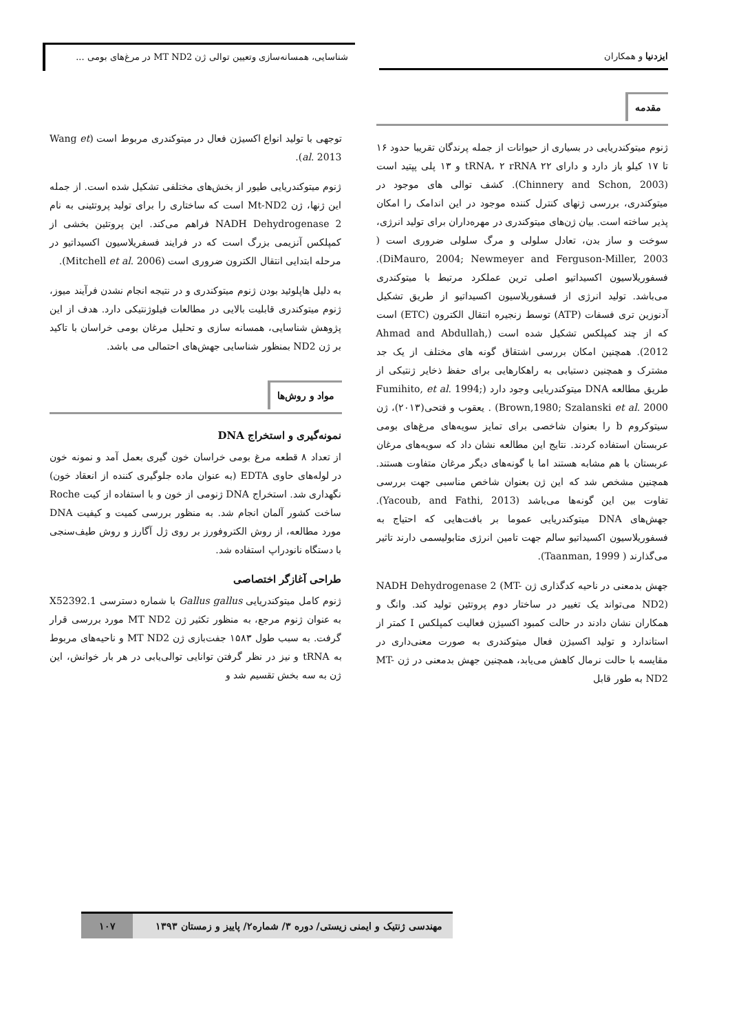ایزدنیا و همکاران
شناسایی، همسانه‌سازی وتعیین توالی ژن MT ND2 در مرغ‌های بومی ...
مقدمه
ژنوم میتوکندریایی در بسیاری از حیوانات از جمله پرندگان تقریبا حدود ۱۶ تا ۱۷ کیلو باز دارد و دارای ۲۲ tRNA، ۲ rRNA و ۱۳ پلی پپتید است (Chinnery and Schon, 2003). کشف توالی های موجود در میتوکندری، بررسی ژنهای کنترل کننده موجود در این اندامک را امکان پذیر ساخته است. بیان ژن‌های میتوکندری در مهره‌داران برای تولید انرژی، سوخت و ساز بدن، تعادل سلولی و مرگ سلولی ضروری است ( DiMauro, 2004; Newmeyer and Ferguson-Miller, 2003). فسفوریلاسیون اکسیداتیو اصلی ترین عملکرد مرتبط با میتوکندری می‌باشد. تولید انرژی از فسفوریلاسیون اکسیداتیو از طریق تشکیل آدنوزین تری فسفات (ATP) توسط زنجیره انتقال الکترون (ETC) است که از چند کمپلکس تشکیل شده است (Ahmad and Abdullah, 2012). همچنین امکان بررسی اشتقاق گونه های مختلف از یک جد مشترک و همچنین دستیابی به راهکارهایی برای حفظ ذخایر ژنتیکی از طریق مطالعه DNA میتوکندریایی وجود دارد (Fumihito, et al. 1994; Brown,1980; Szalanski et al. 2000) . یعقوب و فتحی(۲۰۱۳)، ژن سیتوکروم b را بعنوان شاخصی برای تمایز سویه‌های مرغ‌های بومی عربستان استفاده کردند. نتایج این مطالعه نشان داد که سویه‌های مرغان عربستان با هم مشابه هستند اما با گونه‌های دیگر مرغان متفاوت هستند. همچنین مشخص شد که این ژن بعنوان شاخص مناسبی جهت بررسی تفاوت بین این گونه‌ها می‌باشد (Yacoub, and Fathi, 2013). جهش‌های DNA میتوکندریایی عموما بر بافت‌هایی که احتیاج به فسفوریلاسیون اکسیداتیو سالم جهت تامین انرژی متابولیسمی دارند تاثیر می‌گذارند ( Taanman, 1999).
جهش بدمعنی در ناحیه کدگذاری ژن NADH Dehydrogenase 2 (MT-ND2) می‌تواند یک تغییر در ساختار دوم پروتئین تولید کند. وانگ و همکاران نشان دادند در حالت کمبود اکسیژن فعالیت کمپلکس I کمتر از استاندارد و تولید اکسیژن فعال میتوکندری به صورت معنی‌داری در مقایسه با حالت نرمال کاهش می‌یابد، همچنین جهش بدمعنی در ژن MT-ND2 به طور قابل
توجهی با تولید انواع اکسیژن فعال در میتوکندری مربوط است (Wang et al. 2013).
ژنوم میتوکندریایی طیور از بخش‌های مختلفی تشکیل شده است. از جمله این ژنها، ژن Mt-ND2 است که ساختاری را برای تولید پروتئینی به نام NADH Dehydrogenase 2 فراهم می‌کند. این پروتئین بخشی از کمپلکس آنزیمی بزرگ است که در فرایند فسفریلاسیون اکسیداتیو در مرحله ابتدایی انتقال الکترون ضروری است (Mitchell et al. 2006).
به دلیل هاپلوئید بودن ژنوم میتوکندری و در نتیجه انجام نشدن فرآیند میوز، ژنوم میتوکندری قابلیت بالایی در مطالعات فیلوژنتیکی دارد. هدف از این پژوهش شناسایی، همسانه سازی و تحلیل مرغان بومی خراسان با تاکید بر ژن ND2 بمنظور شناسایی جهش‌های احتمالی می باشد.
مواد و روش‌ها
نمونه‌گیری و استخراج DNA
از تعداد ۸ قطعه مرغ بومی خراسان خون گیری بعمل آمد و نمونه خون در لوله‌های حاوی EDTA (به عنوان ماده جلوگیری کننده از انعقاد خون) نگهداری شد. استخراج DNA ژنومی از خون و با استفاده از کیت Roche ساخت کشور آلمان انجام شد. به منظور بررسی کمیت و کیفیت DNA مورد مطالعه، از روش الکتروفورز بر روی ژل آگارز و روش طیف‌سنجی با دستگاه نانودراپ استفاده شد.
طراحی آغازگر اختصاصی
ژنوم کامل میتوکندریایی Gallus gallus با شماره دسترسی X52392.1 به عنوان ژنوم مرجع، به منظور تکثیر ژن MT ND2 مورد بررسی قرار گرفت. به سبب طول ۱۵۸۳ جفت‌بازی ژن MT ND2 و ناحیه‌های مربوط به tRNA و نیز در نظر گرفتن توانایی توالی‌یابی در هر بار خوانش، این ژن به سه بخش تقسیم شد و
مهندسی ژنتیک و ایمنی زیستی/ دوره ۳/ شماره۲/ پاییز و زمستان ۱۳۹۳
۱۰۷